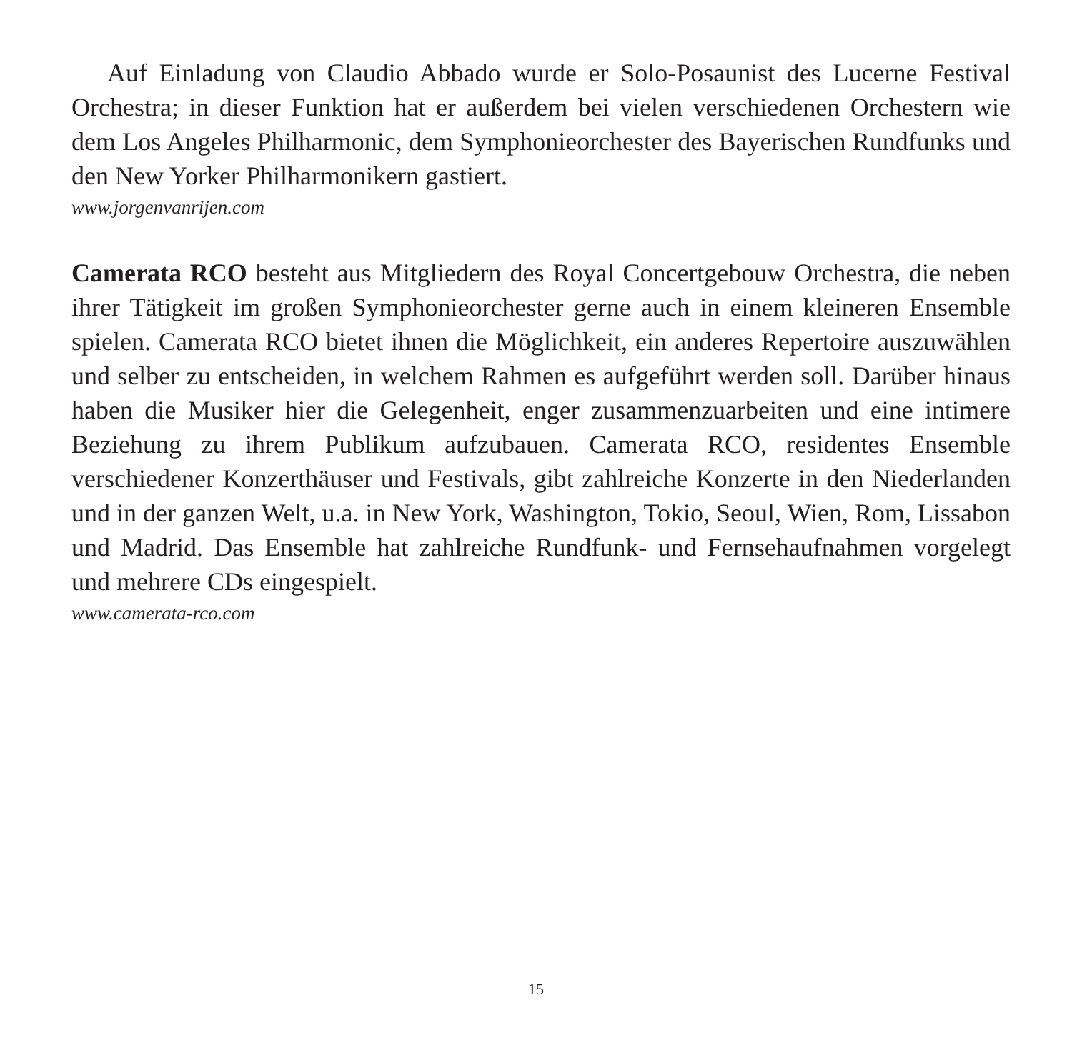Auf Einladung von Claudio Abbado wurde er Solo-Posaunist des Lucerne Festival Orchestra; in dieser Funktion hat er außerdem bei vielen verschiedenen Orchestern wie dem Los Angeles Philharmonic, dem Symphonieorchester des Bayerischen Rundfunks und den New Yorker Philharmonikern gastiert.
www.jorgenvanrijen.com
Camerata RCO besteht aus Mitgliedern des Royal Concertgebouw Orchestra, die neben ihrer Tätigkeit im großen Symphonieorchester gerne auch in einem kleineren Ensemble spielen. Camerata RCO bietet ihnen die Möglichkeit, ein anderes Repertoire auszuwählen und selber zu entscheiden, in welchem Rahmen es aufgeführt werden soll. Darüber hinaus haben die Musiker hier die Gelegenheit, enger zusammenzuarbeiten und eine intimere Beziehung zu ihrem Publikum aufzubauen. Camerata RCO, residentes Ensemble verschiedener Konzerthäuser und Festivals, gibt zahlreiche Konzerte in den Niederlanden und in der ganzen Welt, u.a. in New York, Washington, Tokio, Seoul, Wien, Rom, Lissabon und Madrid. Das Ensemble hat zahlreiche Rundfunk- und Fernsehaufnahmen vorgelegt und mehrere CDs eingespielt.
www.camerata-rco.com
15